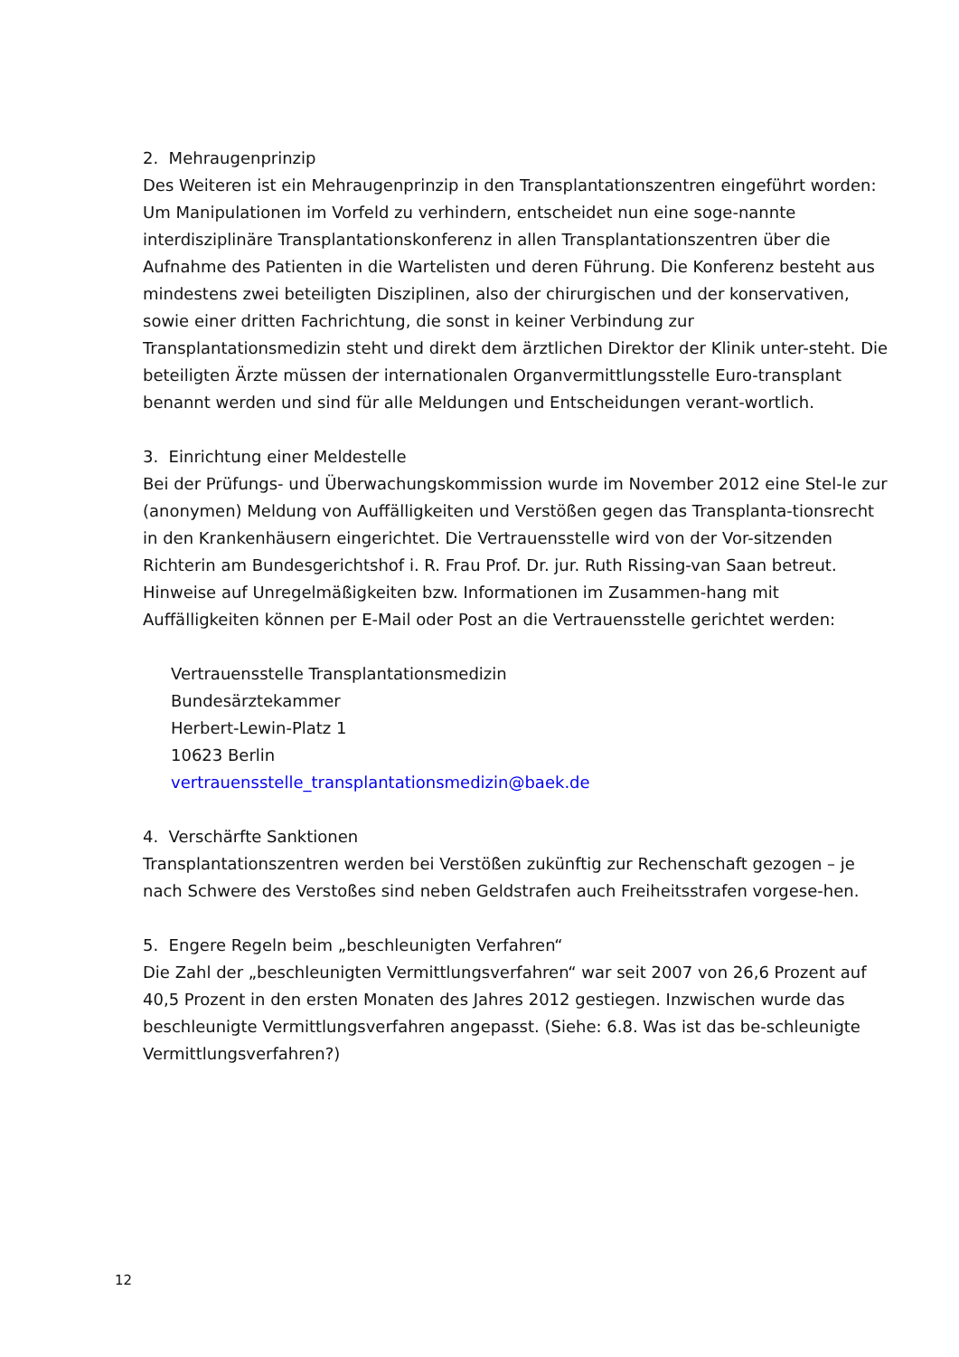2. Mehraugenprinzip
Des Weiteren ist ein Mehraugenprinzip in den Transplantationszentren eingeführt worden: Um Manipulationen im Vorfeld zu verhindern, entscheidet nun eine soge-nannte interdisziplinäre Transplantationskonferenz in allen Transplantationszentren über die Aufnahme des Patienten in die Wartelisten und deren Führung. Die Konferenz besteht aus mindestens zwei beteiligten Disziplinen, also der chirurgischen und der konservativen, sowie einer dritten Fachrichtung, die sonst in keiner Verbindung zur Transplantationsmedizin steht und direkt dem ärztlichen Direktor der Klinik unter-steht. Die beteiligten Ärzte müssen der internationalen Organvermittlungsstelle Euro-transplant benannt werden und sind für alle Meldungen und Entscheidungen verant-wortlich.
3. Einrichtung einer Meldestelle
Bei der Prüfungs- und Überwachungskommission wurde im November 2012 eine Stel-le zur (anonymen) Meldung von Auffälligkeiten und Verstößen gegen das Transplanta-tionsrecht in den Krankenhäusern eingerichtet. Die Vertrauensstelle wird von der Vor-sitzenden Richterin am Bundesgerichtshof i. R. Frau Prof. Dr. jur. Ruth Rissing-van Saan betreut. Hinweise auf Unregelmäßigkeiten bzw. Informationen im Zusammen-hang mit Auffälligkeiten können per E-Mail oder Post an die Vertrauensstelle gerichtet werden:
Vertrauensstelle Transplantationsmedizin
Bundesärztekammer
Herbert-Lewin-Platz 1
10623 Berlin
vertrauensstelle_transplantationsmedizin@baek.de
4. Verschärfte Sanktionen
Transplantationszentren werden bei Verstößen zukünftig zur Rechenschaft gezogen – je nach Schwere des Verstoßes sind neben Geldstrafen auch Freiheitsstrafen vorgese-hen.
5. Engere Regeln beim „beschleunigten Verfahren“
Die Zahl der „beschleunigten Vermittlungsverfahren“ war seit 2007 von 26,6 Prozent auf 40,5 Prozent in den ersten Monaten des Jahres 2012 gestiegen. Inzwischen wurde das beschleunigte Vermittlungsverfahren angepasst. (Siehe: 6.8. Was ist das be-schleunigte Vermittlungsverfahren?)
12